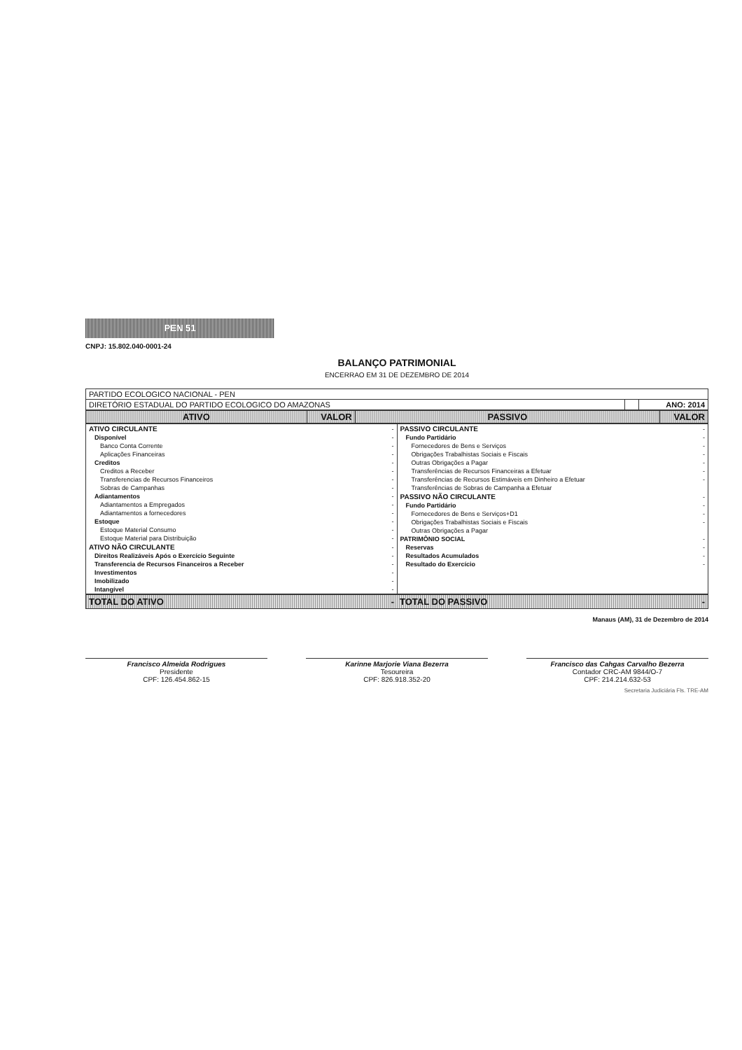PEN 51
CNPJ: 15.802.040-0001-24
BALANÇO PATRIMONIAL
ENCERRAO EM 31 DE DEZEMBRO DE 2014
| PARTIDO ECOLOGICO NACIONAL - PEN | | |
| DIRETÓRIO ESTADUAL DO PARTIDO ECOLOGICO DO AMAZONAS | | ANO: 2014 |
| ATIVO | VALOR | PASSIVO | VALOR |
| --- | --- | --- | --- |
| ATIVO CIRCULANTE | - |
| Disponível | - |
| Banco Conta Corrente | - |
| Aplicações Financeiras | - |
| Creditos | - |
| Creditos a Receber | - |
| Transferencias de Recursos Financeiros | - |
| Sobras de Campanhas | - |
| Adiantamentos | - |
| Adiantamentos a Empregados | - |
| Adiantamentos a fornecedores | - |
| Estoque | - |
| Estoque Material Consumo | - |
| Estoque Material para Distribuição | - |
| ATIVO NÃO CIRCULANTE | - |
| Direitos Realizáveis Após o Exercício Seguinte | - |
| Transferencia de Recursos Financeiros a Receber | - |
| Investimentos | - |
| Imobilizado | - |
| Intangível | - |
| PASSIVO CIRCULANTE | - |
| Fundo Partidário | - |
| Fornecedores de Bens e Serviços | - |
| Obrigações Trabalhistas Sociais e Fiscais | - |
| Outras Obrigações a Pagar | - |
| Transferências de Recursos Financeiras a Efetuar | - |
| Transferências de Recursos Estimáveis em Dinheiro a Efetuar | - |
| Transferências de Sobras de Campanha a Efetuar | |
| PASSIVO NÃO CIRCULANTE | - |
| Fundo Partidário | - |
| Fornecedores de Bens e Serviços+D1 | - |
| Obrigações Trabalhistas Sociais e Fiscais | - |
| Outras Obrigações a Pagar | |
| PATRIMÔNIO SOCIAL | - |
| Reservas | - |
| Resultados Acumulados | - |
| Resultado do Exercício | - |
TOTAL DO ATIVO - TOTAL DO PASSIVO -
Manaus (AM), 31 de Dezembro de 2014
Francisco Almeida Rodrigues
Presidente
CPF: 126.454.862-15
Karinne Marjorie Viana Bezerra
Tesoureira
CPF: 826.918.352-20
Francisco das Cahgas Carvalho Bezerra
Contador CRC-AM 9844/O-7
CPF: 214.214.632-53
Secretaria Judiciária Fls. TRE-AM